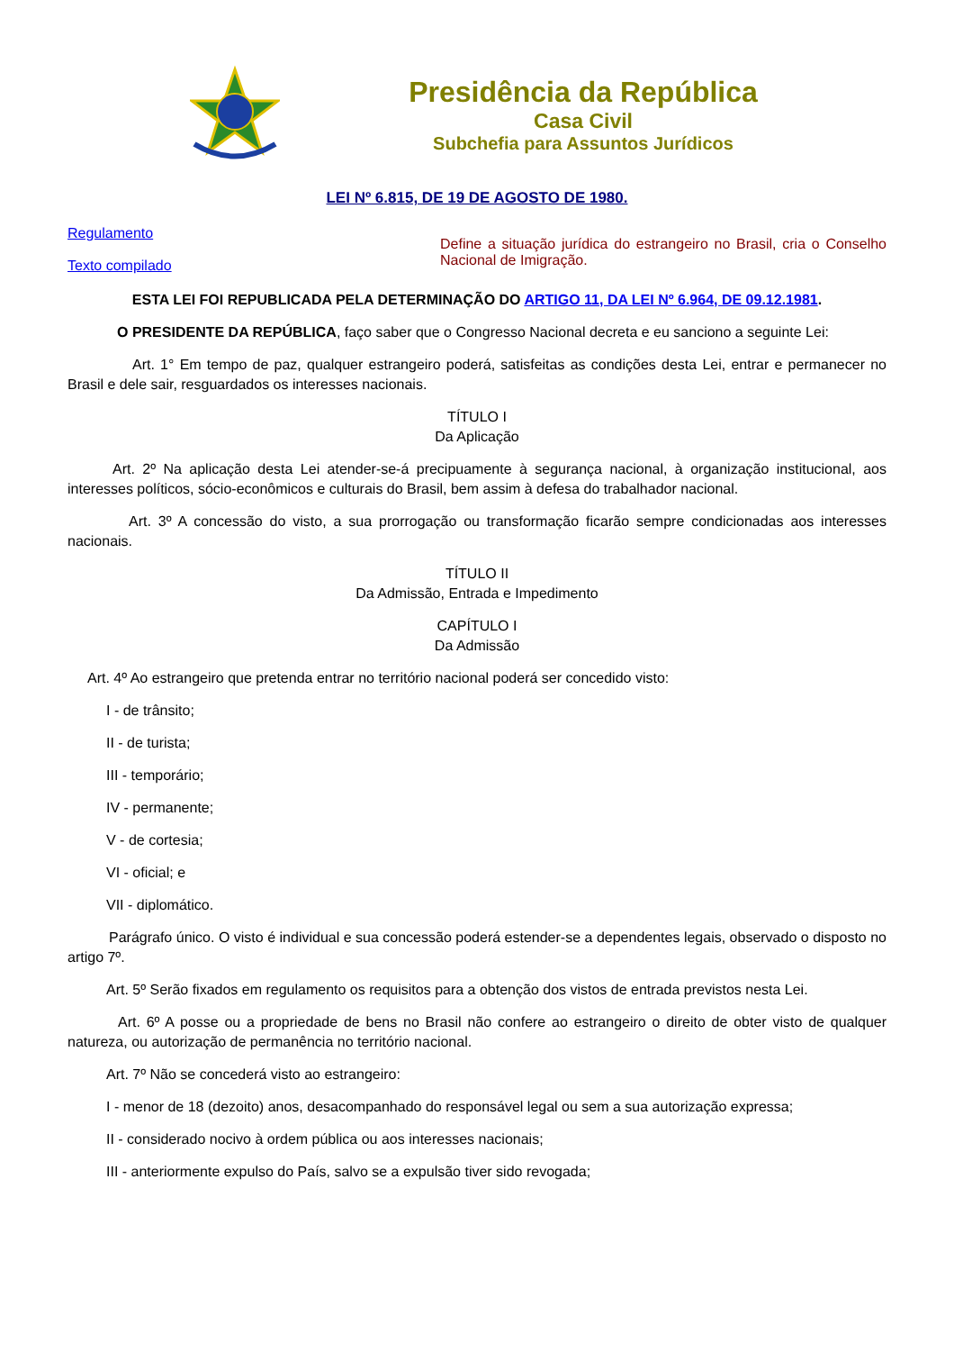Presidência da República
Casa Civil
Subchefia para Assuntos Jurídicos
LEI Nº 6.815, DE 19 DE AGOSTO DE 1980.
Regulamento
Texto compilado
Define a situação jurídica do estrangeiro no Brasil, cria o Conselho Nacional de Imigração.
ESTA LEI FOI REPUBLICADA PELA DETERMINAÇÃO DO ARTIGO 11, DA LEI Nº 6.964, DE 09.12.1981.
O PRESIDENTE DA REPÚBLICA, faço saber que o Congresso Nacional decreta e eu sanciono a seguinte Lei:
Art. 1° Em tempo de paz, qualquer estrangeiro poderá, satisfeitas as condições desta Lei, entrar e permanecer no Brasil e dele sair, resguardados os interesses nacionais.
TÍTULO I
Da Aplicação
Art. 2º Na aplicação desta Lei atender-se-á precipuamente à segurança nacional, à organização institucional, aos interesses políticos, sócio-econômicos e culturais do Brasil, bem assim à defesa do trabalhador nacional.
Art. 3º A concessão do visto, a sua prorrogação ou transformação ficarão sempre condicionadas aos interesses nacionais.
TÍTULO II
Da Admissão, Entrada e Impedimento
CAPÍTULO I
Da Admissão
Art. 4º Ao estrangeiro que pretenda entrar no território nacional poderá ser concedido visto:
I - de trânsito;
II - de turista;
III - temporário;
IV - permanente;
V - de cortesia;
VI - oficial; e
VII - diplomático.
Parágrafo único. O visto é individual e sua concessão poderá estender-se a dependentes legais, observado o disposto no artigo 7º.
Art. 5º Serão fixados em regulamento os requisitos para a obtenção dos vistos de entrada previstos nesta Lei.
Art. 6º A posse ou a propriedade de bens no Brasil não confere ao estrangeiro o direito de obter visto de qualquer natureza, ou autorização de permanência no território nacional.
Art. 7º Não se concederá visto ao estrangeiro:
I - menor de 18 (dezoito) anos, desacompanhado do responsável legal ou sem a sua autorização expressa;
II - considerado nocivo à ordem pública ou aos interesses nacionais;
III - anteriormente expulso do País, salvo se a expulsão tiver sido revogada;